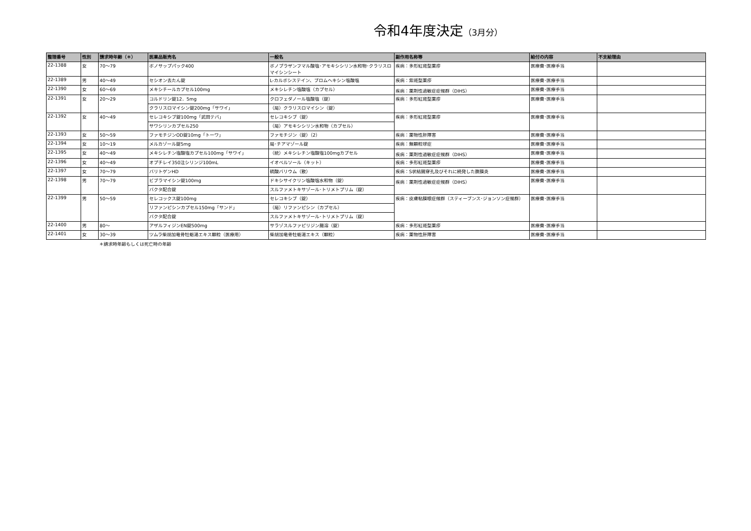令和4年度決定（3月分）
| 整理番号 | 性別 | 請求時年齢（＊） | 医薬品販売名 | 一般名 | 副作用名称等 | 給付の内容 | 不支給理由 |
| --- | --- | --- | --- | --- | --- | --- | --- |
| 22-1388 | 女 | 70～79 | ボノサップパック400 | ボノプラザンフマル酸塩･アモキシシリン水和物･クラリスロマイシンシート | 疾病：多形紅斑型薬疹 | 医療費･医療手当 | |
| 22-1389 | 男 | 40～49 | セシオン去たん錠 | L-カルボシステイン、ブロムヘキシン塩酸塩 | 疾病：紫斑型薬疹 | 医療費･医療手当 | |
| 22-1390 | 女 | 60～69 | メキシチールカプセル100mg | メキシレチン塩酸塩（カプセル） | 疾病：薬剤性過敏症症候群（DIHS） | 医療費･医療手当 | |
| 22-1391 | 女 | 20～29 | コルドリン錠12．5mg | クロフェダノール塩酸塩（錠） | 疾病：多形紅斑型薬疹 | 医療費･医療手当 | |
| | | | クラリスロマイシン錠200mg「サワイ」 | （局）クラリスロマイシン（錠） | | | |
| 22-1392 | 女 | 40～49 | セレコキシブ錠100mg「武田テバ」 | セレコキシブ（錠） | 疾病：多形紅斑型薬疹 | 医療費･医療手当 | |
| | | | サワシリンカプセル250 | （局）アモキシシリン水和物（カプセル） | | | |
| 22-1393 | 女 | 50～59 | ファモチジンOD錠10mg「トーワ」 | ファモチジン（錠）（2） | 疾病：薬物性肝障害 | 医療費･医療手当 | |
| 22-1394 | 女 | 10～19 | メルカゾール錠5mg | 局･チアマゾール錠 | 疾病：無顆粒球症 | 医療費･医療手当 | |
| 22-1395 | 女 | 40～49 | メキシレチン塩酸塩カプセル100mg「サワイ」 | （統）メキシレチン塩酸塩100mgカプセル | 疾病：薬剤性過敏症症候群（DIHS） | 医療費･医療手当 | |
| 22-1396 | 女 | 40～49 | オプチレイ350注シリンジ100mL | イオベルソール（キット） | 疾病：多形紅斑型薬疹 | 医療費･医療手当 | |
| 22-1397 | 女 | 70～79 | バリトゲンHD | 硫酸バリウム（散） | 疾病：S状結腸穿孔及びそれに続発した腹膜炎 | 医療費･医療手当 | |
| 22-1398 | 男 | 70～79 | ビブラマイシン錠100mg | ドキシサイクリン塩酸塩水和物（錠） | 疾病：薬剤性過敏症症候群（DIHS） | 医療費･医療手当 | |
| | | | バクタ配合錠 | スルファメトキサゾール･トリメトプリム（錠） | | | |
| 22-1399 | 男 | 50～59 | セレコックス錠100mg | セレコキシブ（錠） | 疾病：皮膚粘膜眼症候群（スティーブンス･ジョンソン症候群） | 医療費･医療手当 | |
| | | | リファンピシンカプセル150mg「サンド」 | （局）リファンピシン（カプセル） | | | |
| | | | バクタ配合錠 | スルファメトキサゾール･トリメトプリム（錠） | | | |
| 22-1400 | 男 | 80～ | アザルフィジンEN錠500mg | サラゾスルファピリジン腸溶（錠） | 疾病：多形紅斑型薬疹 | 医療費･医療手当 | |
| 22-1401 | 女 | 30～39 | ツムラ柴胡加竜骨牡蛎湯エキス顆粒（医療用） | 柴胡加竜骨牡蛎湯エキス（顆粒） | 疾病：薬物性肝障害 | 医療費･医療手当 | |
＊請求時年齢もしくは死亡時の年齢